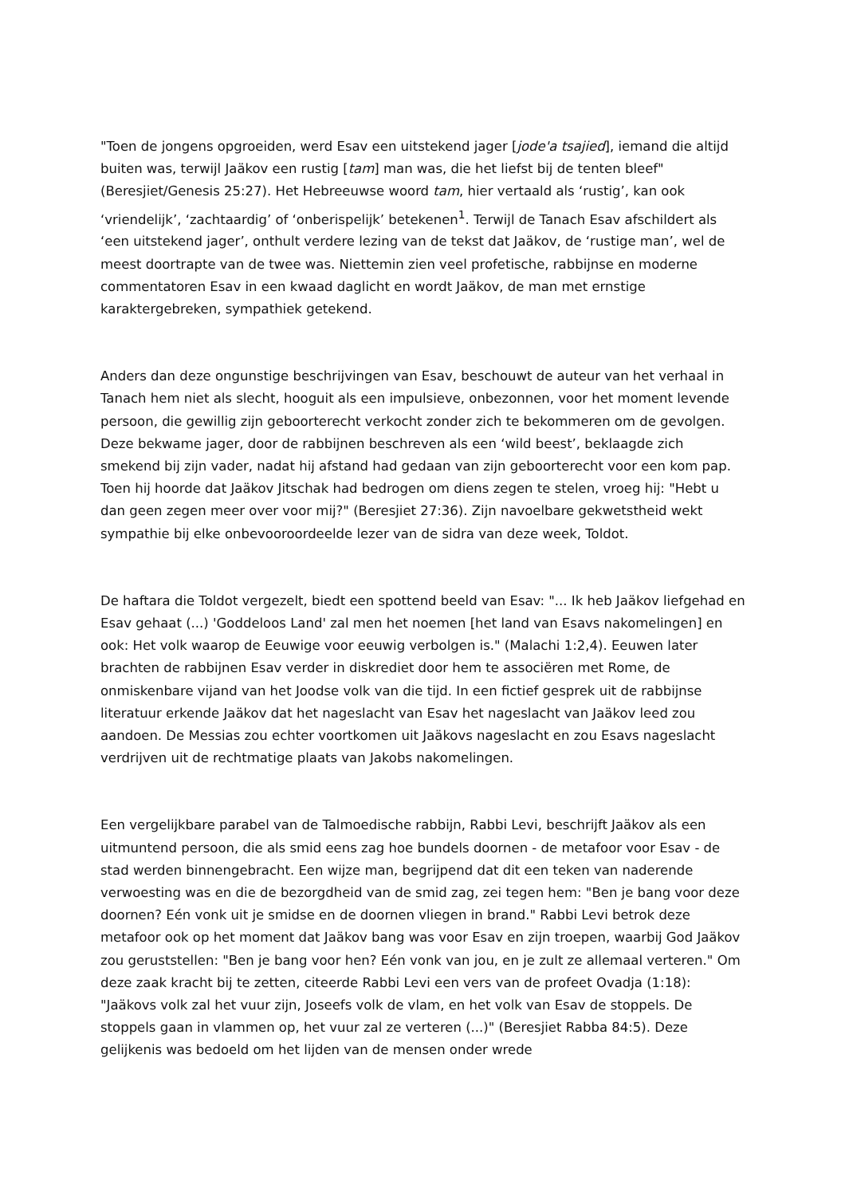"Toen de jongens opgroeiden, werd Esav een uitstekend jager [jode'a tsajied], iemand die altijd buiten was, terwijl Jaäkov een rustig [tam] man was, die het liefst bij de tenten bleef" (Beresjiet/Genesis 25:27). Het Hebreeuwse woord tam, hier vertaald als ‘rustig’, kan ook ‘vriendelijk’, ‘zachtaardig’ of ‘onberispelijk’ betekenen<sup>1</sup>. Terwijl de Tanach Esav afschildert als ‘een uitstekend jager’, onthult verdere lezing van de tekst dat Jaäkov, de ‘rustige man’, wel de meest doortrapte van de twee was. Niettemin zien veel profetische, rabbijnse en moderne commentatoren Esav in een kwaad daglicht en wordt Jaäkov, de man met ernstige karaktergebreken, sympathiek getekend.
Anders dan deze ongunstige beschrijvingen van Esav, beschouwt de auteur van het verhaal in Tanach hem niet als slecht, hooguit als een impulsieve, onbezonnen, voor het moment levende persoon, die gewillig zijn geboorterecht verkocht zonder zich te bekommeren om de gevolgen. Deze bekwame jager, door de rabbijnen beschreven als een ‘wild beest’, beklaagde zich smekend bij zijn vader, nadat hij afstand had gedaan van zijn geboorterecht voor een kom pap. Toen hij hoorde dat Jaäkov Jitschak had bedrogen om diens zegen te stelen, vroeg hij: "Hebt u dan geen zegen meer over voor mij?" (Beresjiet 27:36). Zijn navoelbare gekwetstheid wekt sympathie bij elke onbevooroordeelde lezer van de sidra van deze week, Toldot.
De haftara die Toldot vergezelt, biedt een spottend beeld van Esav: "... Ik heb Jaäkov liefgehad en Esav gehaat (...) 'Goddeloos Land' zal men het noemen [het land van Esavs nakomelingen] en ook: Het volk waarop de Eeuwige voor eeuwig verbolgen is." (Malachi 1:2,4). Eeuwen later brachten de rabbijnen Esav verder in diskrediet door hem te associëren met Rome, de onmiskenbare vijand van het Joodse volk van die tijd. In een fictief gesprek uit de rabbijnse literatuur erkende Jaäkov dat het nageslacht van Esav het nageslacht van Jaäkov leed zou aandoen. De Messias zou echter voortkomen uit Jaäkovs nageslacht en zou Esavs nageslacht verdrijven uit de rechtmatige plaats van Jakobs nakomelingen.
Een vergelijkbare parabel van de Talmoedische rabbijn, Rabbi Levi, beschrijft Jaäkov als een uitmuntend persoon, die als smid eens zag hoe bundels doornen - de metafoor voor Esav - de stad werden binnengebracht. Een wijze man, begrijpend dat dit een teken van naderende verwoesting was en die de bezorgdheid van de smid zag, zei tegen hem: "Ben je bang voor deze doornen? Eén vonk uit je smidse en de doornen vliegen in brand." Rabbi Levi betrok deze metafoor ook op het moment dat Jaäkov bang was voor Esav en zijn troepen, waarbij God Jaäkov zou geruststellen: "Ben je bang voor hen? Eén vonk van jou, en je zult ze allemaal verteren." Om deze zaak kracht bij te zetten, citeerde Rabbi Levi een vers van de profeet Ovadja (1:18): "Jaäkovs volk zal het vuur zijn, Joseefs volk de vlam, en het volk van Esav de stoppels. De stoppels gaan in vlammen op, het vuur zal ze verteren (...)" (Beresjiet Rabba 84:5). Deze gelijkenis was bedoeld om het lijden van de mensen onder wrede